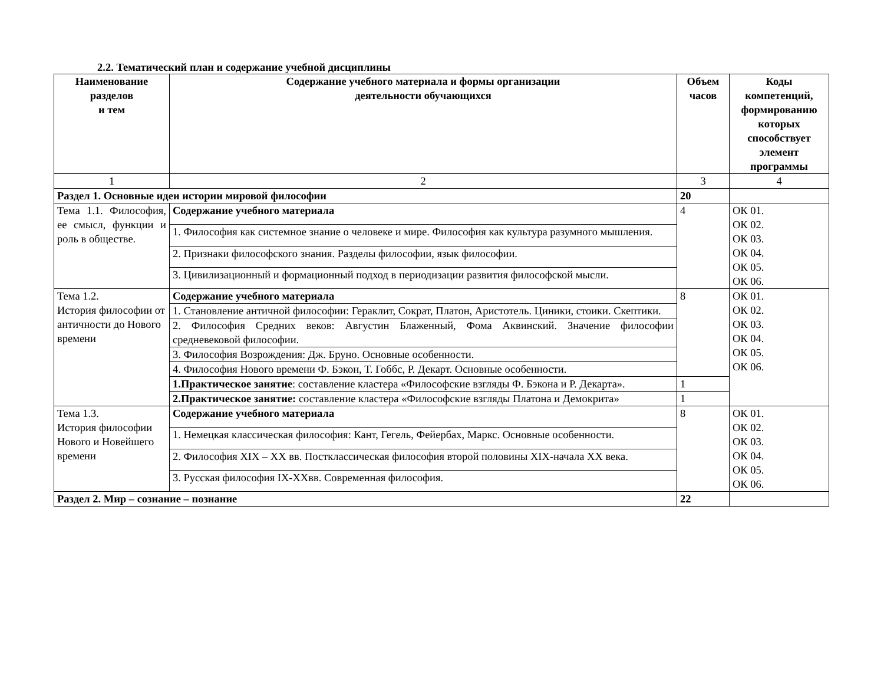2.2. Тематический план и содержание учебной дисциплины
| Наименование разделов и тем | Содержание учебного материала и формы организации деятельности обучающихся | Объем часов | Коды компетенций, формированию которых способствует элемент программы |
| --- | --- | --- | --- |
| 1 | 2 | 3 | 4 |
| Раздел 1. Основные идеи истории мировой философии | | 20 | |
| Тема 1.1. Философия, ее смысл, функции и роль в обществе. | Содержание учебного материала | 4 | ОК 01. ОК 02. ОК 03. ОК 04. ОК 05. ОК 06. |
| | 1. Философия как системное знание о человеке и мире. Философия как культура разумного мышления. | | |
| | 2. Признаки философского знания. Разделы философии, язык философии. | | |
| | 3. Цивилизационный и формационный подход в периодизации развития философской мысли. | | |
| Тема 1.2. История философии от античности до Нового времени | Содержание учебного материала | 8 | ОК 01. ОК 02. ОК 03. ОК 04. ОК 05. ОК 06. |
| | 1. Становление античной философии: Гераклит, Сократ, Платон, Аристотель. Циники, стоики. Скептики. | | |
| | 2. Философия Средних веков: Августин Блаженный, Фома Аквинский. Значение философии средневековой философии. | | |
| | 3. Философия Возрождения: Дж. Бруно. Основные особенности. | | |
| | 4. Философия Нового времени Ф. Бэкон, Т. Гоббс, Р. Декарт. Основные особенности. | | |
| | 1.Практическое занятие : составление кластера «Философские взгляды Ф. Бэкона и Р. Декарта». | 1 | |
| | 2.Практическое занятие: составление кластера «Философские взгляды Платона и Демокрита» | 1 | |
| Тема 1.3. История философии Нового и Новейшего времени | Содержание учебного материала | 8 | ОК 01. ОК 02. ОК 03. ОК 04. ОК 05. ОК 06. |
| | 1. Немецкая классическая философия: Кант, Гегель, Фейербах, Маркс. Основные особенности. | | |
| | 2. Философия XIX – XX вв. Постклассическая философия второй половины XIX-начала XX века. | | |
| | 3. Русская философия IX-XXвв. Современная философия. | | |
| Раздел 2. Мир – сознание – познание | | 22 | |